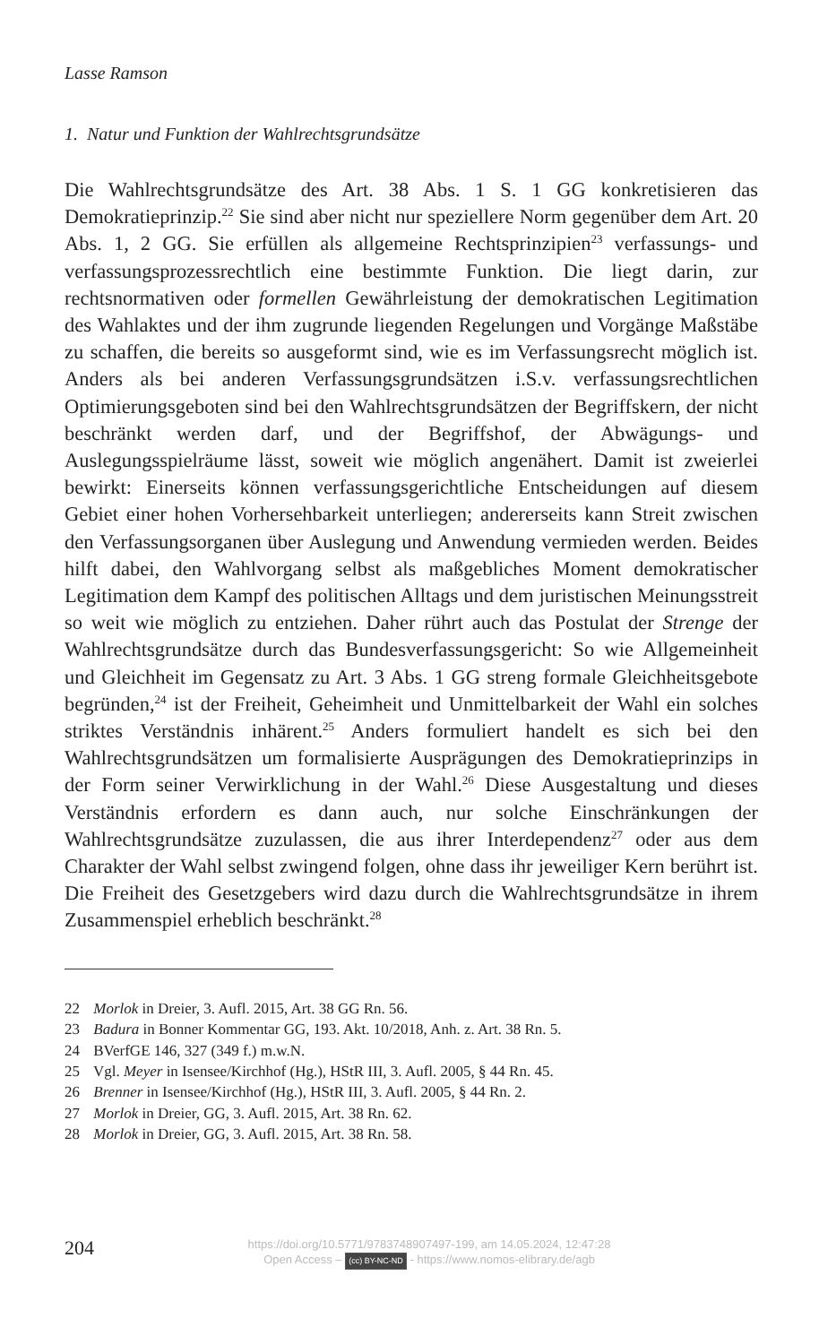Lasse Ramson
1. Natur und Funktion der Wahlrechtsgrundsätze
Die Wahlrechtsgrundsätze des Art. 38 Abs. 1 S. 1 GG konkretisieren das Demokratieprinzip.<sup>22</sup> Sie sind aber nicht nur speziellere Norm gegenüber dem Art. 20 Abs. 1, 2 GG. Sie erfüllen als allgemeine Rechtsprinzipien<sup>23</sup> verfassungs- und verfassungsprozessrechtlich eine bestimmte Funktion. Die liegt darin, zur rechtsnormativen oder formellen Gewährleistung der demokratischen Legitimation des Wahlaktes und der ihm zugrunde liegenden Regelungen und Vorgänge Maßstäbe zu schaffen, die bereits so ausgeformt sind, wie es im Verfassungsrecht möglich ist. Anders als bei anderen Verfassungsgrundsätzen i.S.v. verfassungsrechtlichen Optimierungsgeboten sind bei den Wahlrechtsgrundsätzen der Begriffskern, der nicht beschränkt werden darf, und der Begriffshof, der Abwägungs- und Auslegungsspielräume lässt, soweit wie möglich angenähert. Damit ist zweierlei bewirkt: Einerseits können verfassungsgerichtliche Entscheidungen auf diesem Gebiet einer hohen Vorhersehbarkeit unterliegen; andererseits kann Streit zwischen den Verfassungsorganen über Auslegung und Anwendung vermieden werden. Beides hilft dabei, den Wahlvorgang selbst als maßgebliches Moment demokratischer Legitimation dem Kampf des politischen Alltags und dem juristischen Meinungsstreit so weit wie möglich zu entziehen. Daher rührt auch das Postulat der Strenge der Wahlrechtsgrundsätze durch das Bundesverfassungsgericht: So wie Allgemeinheit und Gleichheit im Gegensatz zu Art. 3 Abs. 1 GG streng formale Gleichheitsgebote begründen,<sup>24</sup> ist der Freiheit, Geheimheit und Unmittelbarkeit der Wahl ein solches striktes Verständnis inhärent.<sup>25</sup> Anders formuliert handelt es sich bei den Wahlrechtsgrundsätzen um formalisierte Ausprägungen des Demokratieprinzips in der Form seiner Verwirklichung in der Wahl.<sup>26</sup> Diese Ausgestaltung und dieses Verständnis erfordern es dann auch, nur solche Einschränkungen der Wahlrechtsgrundsätze zuzulassen, die aus ihrer Interdependenz<sup>27</sup> oder aus dem Charakter der Wahl selbst zwingend folgen, ohne dass ihr jeweiliger Kern berührt ist. Die Freiheit des Gesetzgebers wird dazu durch die Wahlrechtsgrundsätze in ihrem Zusammenspiel erheblich beschränkt.<sup>28</sup>
22 Morlok in Dreier, 3. Aufl. 2015, Art. 38 GG Rn. 56.
23 Badura in Bonner Kommentar GG, 193. Akt. 10/2018, Anh. z. Art. 38 Rn. 5.
24 BVerfGE 146, 327 (349 f.) m.w.N.
25 Vgl. Meyer in Isensee/Kirchhof (Hg.), HStR III, 3. Aufl. 2005, § 44 Rn. 45.
26 Brenner in Isensee/Kirchhof (Hg.), HStR III, 3. Aufl. 2005, § 44 Rn. 2.
27 Morlok in Dreier, GG, 3. Aufl. 2015, Art. 38 Rn. 62.
28 Morlok in Dreier, GG, 3. Aufl. 2015, Art. 38 Rn. 58.
204
https://doi.org/10.5771/9783748907497-199, am 14.05.2024, 12:47:28
Open Access – (cc) BY-NC-ND - https://www.nomos-elibrary.de/agb